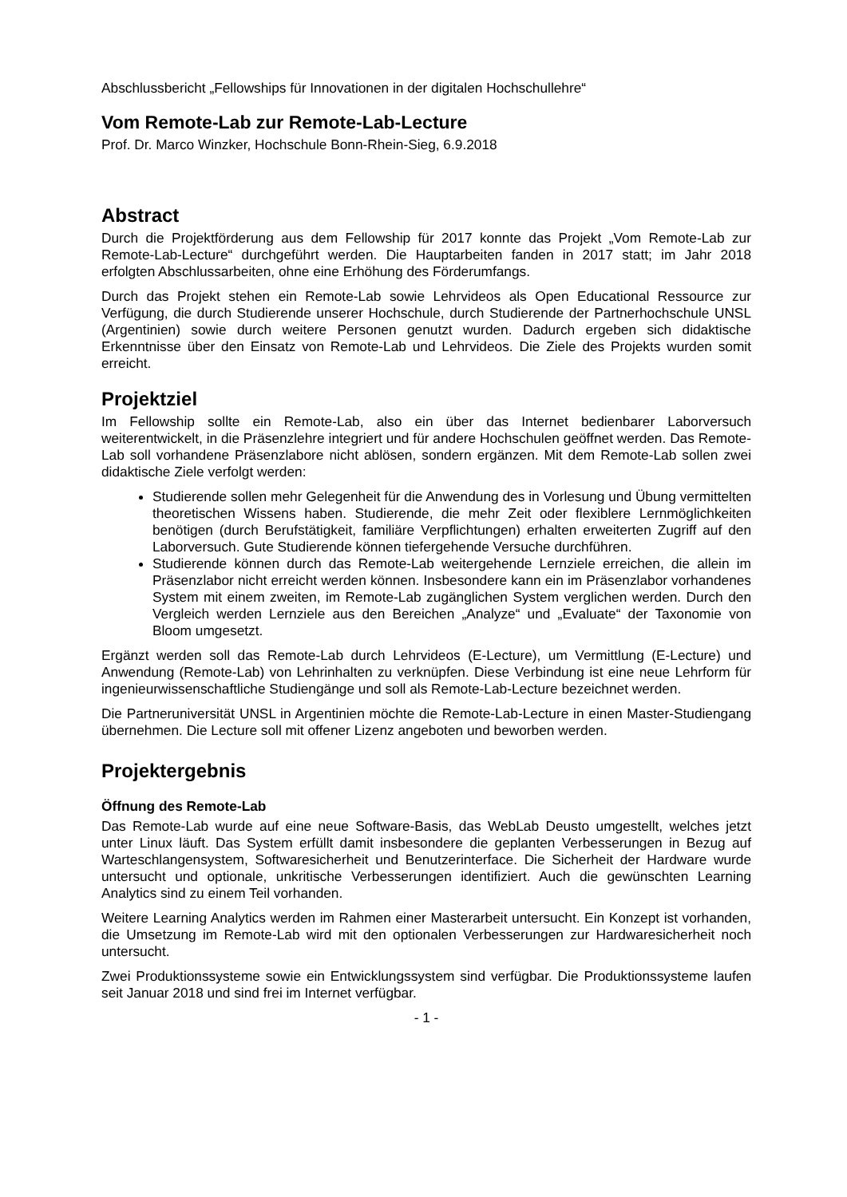Abschlussbericht „Fellowships für Innovationen in der digitalen Hochschullehre“
Vom Remote-Lab zur Remote-Lab-Lecture
Prof. Dr. Marco Winzker, Hochschule Bonn-Rhein-Sieg, 6.9.2018
Abstract
Durch die Projektförderung aus dem Fellowship für 2017 konnte das Projekt „Vom Remote-Lab zur Remote-Lab-Lecture“ durchgeführt werden. Die Hauptarbeiten fanden in 2017 statt; im Jahr 2018 erfolgten Abschlussarbeiten, ohne eine Erhöhung des Förderumfangs.
Durch das Projekt stehen ein Remote-Lab sowie Lehrvideos als Open Educational Ressource zur Verfügung, die durch Studierende unserer Hochschule, durch Studierende der Partnerhochschule UNSL (Argentinien) sowie durch weitere Personen genutzt wurden. Dadurch ergeben sich didaktische Erkenntnisse über den Einsatz von Remote-Lab und Lehrvideos. Die Ziele des Projekts wurden somit erreicht.
Projektziel
Im Fellowship sollte ein Remote-Lab, also ein über das Internet bedienbarer Laborversuch weiterentwickelt, in die Präsenzlehre integriert und für andere Hochschulen geöffnet werden. Das Remote-Lab soll vorhandene Präsenzlabore nicht ablösen, sondern ergänzen. Mit dem Remote-Lab sollen zwei didaktische Ziele verfolgt werden:
Studierende sollen mehr Gelegenheit für die Anwendung des in Vorlesung und Übung vermittelten theoretischen Wissens haben. Studierende, die mehr Zeit oder flexiblere Lernmöglichkeiten benötigen (durch Berufstätigkeit, familiäre Verpflichtungen) erhalten erweiterten Zugriff auf den Laborversuch. Gute Studierende können tiefergehende Versuche durchführen.
Studierende können durch das Remote-Lab weitergehende Lernziele erreichen, die allein im Präsenzlabor nicht erreicht werden können. Insbesondere kann ein im Präsenzlabor vorhandenes System mit einem zweiten, im Remote-Lab zugänglichen System verglichen werden. Durch den Vergleich werden Lernziele aus den Bereichen „Analyze“ und „Evaluate“ der Taxonomie von Bloom umgesetzt.
Ergänzt werden soll das Remote-Lab durch Lehrvideos (E-Lecture), um Vermittlung (E-Lecture) und Anwendung (Remote-Lab) von Lehrinhalten zu verknüpfen. Diese Verbindung ist eine neue Lehrform für ingenieurwissenschaftliche Studiengänge und soll als Remote-Lab-Lecture bezeichnet werden.
Die Partneruniversität UNSL in Argentinien möchte die Remote-Lab-Lecture in einen Master-Studiengang übernehmen. Die Lecture soll mit offener Lizenz angeboten und beworben werden.
Projektergebnis
Öffnung des Remote-Lab
Das Remote-Lab wurde auf eine neue Software-Basis, das WebLab Deusto umgestellt, welches jetzt unter Linux läuft. Das System erfüllt damit insbesondere die geplanten Verbesserungen in Bezug auf Warteschlangensystem, Softwaresicherheit und Benutzerinterface. Die Sicherheit der Hardware wurde untersucht und optionale, unkritische Verbesserungen identifiziert. Auch die gewünschten Learning Analytics sind zu einem Teil vorhanden.
Weitere Learning Analytics werden im Rahmen einer Masterarbeit untersucht. Ein Konzept ist vorhanden, die Umsetzung im Remote-Lab wird mit den optionalen Verbesserungen zur Hardwaresicherheit noch untersucht.
Zwei Produktionssysteme sowie ein Entwicklungssystem sind verfügbar. Die Produktionssysteme laufen seit Januar 2018 und sind frei im Internet verfügbar.
- 1 -